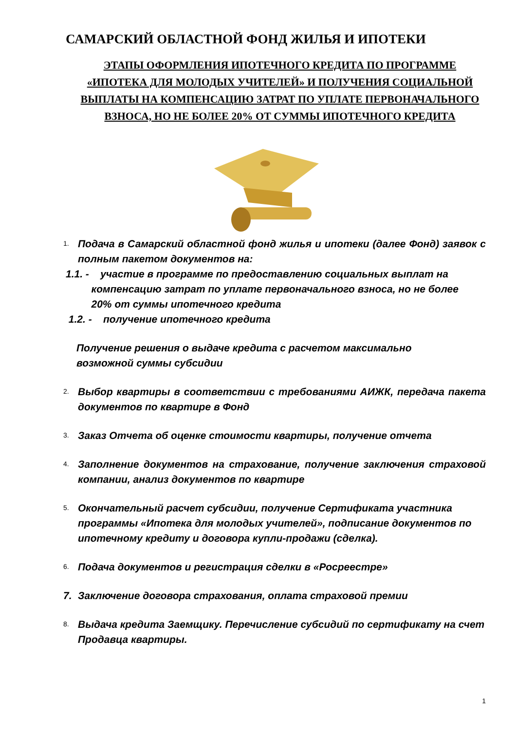САМАРСКИЙ ОБЛАСТНОЙ ФОНД ЖИЛЬЯ И ИПОТЕКИ
ЭТАПЫ ОФОРМЛЕНИЯ ИПОТЕЧНОГО КРЕДИТА ПО ПРОГРАММЕ «ИПОТЕКА ДЛЯ МОЛОДЫХ УЧИТЕЛЕЙ» И ПОЛУЧЕНИЯ СОЦИАЛЬНОЙ ВЫПЛАТЫ НА КОМПЕНСАЦИЮ ЗАТРАТ ПО УПЛАТЕ ПЕРВОНАЧАЛЬНОГО ВЗНОСА, НО НЕ БОЛЕЕ 20% ОТ СУММЫ ИПОТЕЧНОГО КРЕДИТА
1. Подача в Самарский областной фонд жилья и ипотеки (далее Фонд) заявок с полным пакетом документов на:
1.1. - участие в программе по предоставлению социальных выплат на
компенсацию затрат по уплате первоначального взноса, но не более
20% от суммы ипотечного кредита
1.2. - получение ипотечного кредита
Получение решения о выдаче кредита с расчетом максимально
возможной суммы субсидии
2. Выбор квартиры в соответствии с требованиями АИЖК, передача пакета документов по квартире в Фонд
3. Заказ Отчета об оценке стоимости квартиры, получение отчета
4. Заполнение документов на страхование, получение заключения страховой компании, анализ документов по квартире
5. Окончательный расчет субсидии, получение Сертификата участника программы «Ипотека для молодых учителей», подписание документов по ипотечному кредиту и договора купли-продажи (сделка).
6. Подача документов и регистрация сделки в «Росреестре»
7. Заключение договора страхования, оплата страховой премии
8. Выдача кредита Заемщику. Перечисление субсидий по сертификату на счет Продавца квартиры.
1